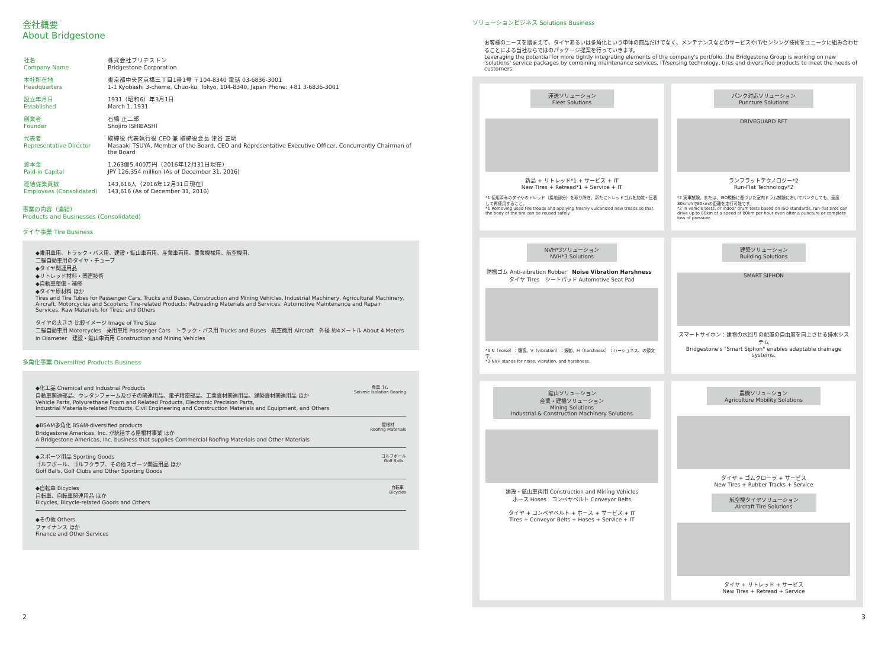会社概要
About Bridgestone
| 社名 Company Name | 株式会社ブリヂストン Bridgestone Corporation |
| 本社所在地 Headquarters | 東京都中央区京橋三丁目1番1号 〒104-8340 電話 03-6836-3001 1-1 Kyobashi 3-chome, Chuo-ku, Tokyo, 104-8340, Japan Phone: +81 3-6836-3001 |
| 設立年月日 Established | 1931（昭和6）年3月1日 March 1, 1931 |
| 創業者 Founder | 石橋 正二郎 Shojiro ISHIBASHI |
| 代表者 Representative Director | 取締役 代表執行役 CEO 兼 取締役会長 津谷 正明 Masaaki TSUYA, Member of the Board, CEO and Representative Executive Officer, Concurrently Chairman of the Board |
| 資本金 Paid-in Capital | 1,263億5,400万円（2016年12月31日現在） JPY 126,354 million (As of December 31, 2016) |
| 連結従業員数 Employees (Consolidated) | 143,616人（2016年12月31日現在） 143,616 (As of December 31, 2016) |
事業の内容（連結）
Products and Businesses (Consolidated)
タイヤ事業 Tire Business
◆乗用車用、トラック・バス用、建設・鉱山車両用、産業車両用、農業機械用、航空機用、
二輪自動車用のタイヤ・チューブ
◆タイヤ関連用品
◆リトレッド材料・関連技術
◆自動車整備・補修
◆タイヤ原材料 ほか
Tires and Tire Tubes for Passenger Cars, Trucks and Buses, Construction and Mining Vehicles, Industrial Machinery, Agricultural Machinery, Aircraft, Motorcycles and Scooters; Tire-related Products; Retreading Materials and Services; Automotive Maintenance and Repair Services; Raw Materials for Tires; and Others
タイヤの大きさ 比較イメージ Image of Tire Size
二輪自動車用 Motorcycles　乗用車用 Passenger Cars　トラック・バス用 Trucks and Buses　航空機用 Aircraft　外径 約4メートル About 4 Meters in Diameter　建設・鉱山車両用 Construction and Mining Vehicles
多角化事業 Diversified Products Business
◆化工品 Chemical and Industrial Products
自動車関連部品、ウレタンフォーム及びその関連用品、電子精密部品、工業資材関連用品、建築資材関連用品 ほか
Vehicle Parts, Polyurethane Foam and Related Products, Electronic Precision Parts,
Industrial Materials-related Products, Civil Engineering and Construction Materials and Equipment, and Others
免震ゴム
Seismic Isolation Bearing
◆BSAM多角化 BSAM-diversified products
Bridgestone Americas, Inc. が統括する屋根材事業 ほか
A Bridgestone Americas, Inc. business that supplies Commercial Roofing Materials and Other Materials
屋根材
Roofing Materials
◆スポーツ用品 Sporting Goods
ゴルフボール、ゴルフクラブ、その他スポーツ関連用品 ほか
Golf Balls, Golf Clubs and Other Sporting Goods
ゴルフボール
Golf Balls
◆自転車 Bicycles
自転車、自転車関連用品 ほか
Bicycles, Bicycle-related Goods and Others
自転車
Bicycles
◆その他 Others
ファイナンス ほか
Finance and Other Services
ソリューションビジネス Solutions Business
お客様のニーズを踏まえて、タイヤあるいは多角化という単体の商品だけでなく、メンテナンスなどのサービスやIT/センシング技術をユニークに組み合わせることによる当社ならではのパッケージ提案を行っていきます。
Leveraging the potential for more tightly integrating elements of the company's portfolio, the Bridgestone Group is working on new 'solutions' service packages by combining maintenance services, IT/sensing technology, tires and diversified products to meet the needs of customers.
運送ソリューション
Fleet Solutions
新品 + リトレッド*1 + サービス + IT
New Tires + Retread*1 + Service + IT
*1 使用済みのタイヤのトレッド（接地部分）を取り除き、新たにトレッドゴムを加硫・圧着して再使用すること。
*1 Removing used tire treads and applying freshly vulcanized new treads so that the body of the tire can be reused safely
パンク対応ソリューション
Puncture Solutions
DRIVEGUARD RFT
ランフラットテクノロジー*2
Run-Flat Technology*2
*2 実車試験、または、ISO規格に基づいた室内ドラム試験においてパンクしても、速度80km/hで80kmの距離を走行可能です。
*2 In vehicle tests, or indoor drum tests based on ISO standards, run-flat tires can drive up to 80km at a speed of 80km per hour even after a puncture or complete loss of pressure.
NVH*3ソリューション
NVH*3 Solutions
防振ゴム Anti-vibration Rubber　Noise Vibration Harshness　タイヤ Tires　シートパッド Automotive Seat Pad
*3 N（noise）：騒音、V（vibration）：振動、H（harshness）：ハーシュネス、の頭文字。
*3 NVH stands for noise, vibration, and harshness.
建築ソリューション
Building Solutions
SMART SIPHON
スマートサイホン：建物の水回りの配置の自由度を向上させる排水システム
Bridgestone's "Smart Siphon" enables adaptable drainage systems.
鉱山ソリューション
産業・建機ソリューション
Mining Solutions
Industrial & Construction Machinery Solutions
建設・鉱山車両用 Construction and Mining Vehicles
ホース Hoses　コンベヤベルト Conveyor Belts
タイヤ + コンベヤベルト + ホース + サービス + IT
Tires + Conveyor Belts + Hoses + Service + IT
農機ソリューション
Agriculture Mobility Solutions
タイヤ + ゴムクローラ + サービス
New Tires + Rubber Tracks + Service
航空機タイヤソリューション
Aircraft Tire Solutions
タイヤ + リトレッド + サービス
New Tires + Retread + Service
2 3